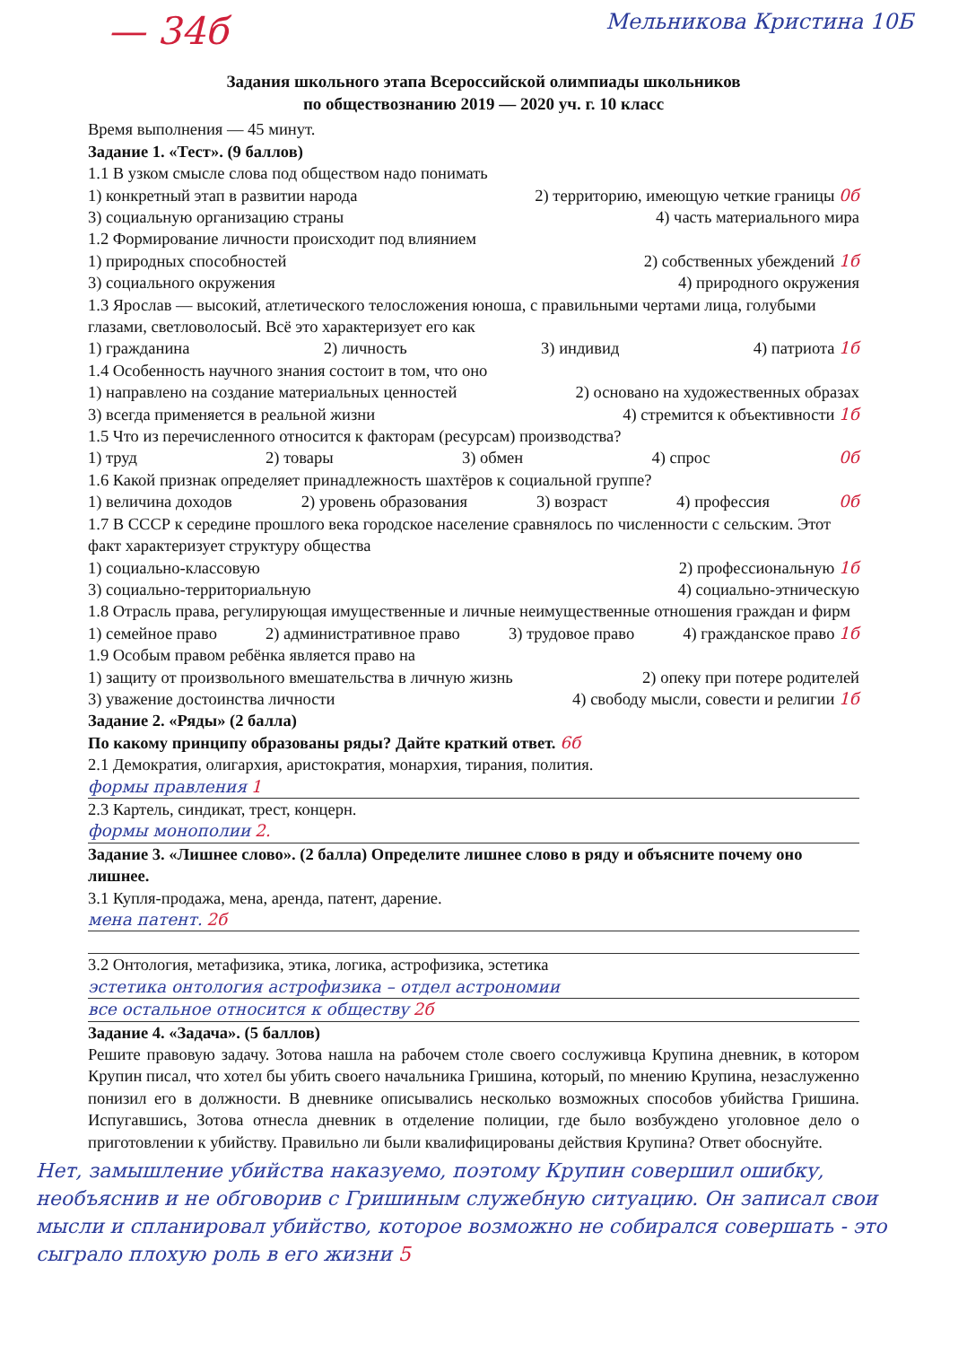— 34б Мельникова Кристина 10Б
Задания школьного этапа Всероссийской олимпиады школьников
по обществознанию 2019 — 2020 уч. г. 10 класс
Время выполнения — 45 минут.
Задание 1. «Тест». (9 баллов)
1.1 В узком смысле слова под обществом надо понимать
1) конкретный этап в развитии народа 2) территорию, имеющую четкие границы 0б
3) социальную организацию страны 4) часть материального мира
1.2 Формирование личности происходит под влиянием
1) природных способностей 2) собственных убеждений 1б
3) социального окружения 4) природного окружения
1.3 Ярослав — высокий, атлетического телосложения юноша, с правильными чертами лица, голубыми глазами, светловолосый. Всё это характеризует его как
1) гражданина 2) личность 3) индивид 4) патриота 1б
1.4 Особенность научного знания состоит в том, что оно
1) направлено на создание материальных ценностей 2) основано на художественных образах
3) всегда применяется в реальной жизни 4) стремится к объективности 1б
1.5 Что из перечисленного относится к факторам (ресурсам) производства?
1) труд 2) товары 3) обмен 4) спрос 0б
1.6 Какой признак определяет принадлежность шахтёров к социальной группе?
1) величина доходов 2) уровень образования 3) возраст 4) профессия 0б
1.7 В СССР к середине прошлого века городское население сравнялось по численности с сельским. Этот факт характеризует структуру общества
1) социально-классовую 2) профессиональную 1б
3) социально-территориальную 4) социально-этническую
1.8 Отрасль права, регулирующая имущественные и личные неимущественные отношения граждан и фирм
1) семейное право 2) административное право 3) трудовое право 4) гражданское право 1б
1.9 Особым правом ребёнка является право на
1) защиту от произвольного вмешательства в личную жизнь 2) опеку при потере родителей
3) уважение достоинства личности 4) свободу мысли, совести и религии 1б
Задание 2. «Ряды» (2 балла)
По какому принципу образованы ряды? Дайте краткий ответ. 6б
2.1 Демократия, олигархия, аристократия, монархия, тирания, полития.
формы правления 1
2.3 Картель, синдикат, трест, концерн.
формы монополии 2.
Задание 3. «Лишнее слово». (2 балла) Определите лишнее слово в ряду и объясните почему оно лишнее.
3.1 Купля-продажа, мена, аренда, патент, дарение.
мена патент. 2б
3.2 Онтология, метафизика, этика, логика, астрофизика, эстетика
эстетика онтология астрофизика – отдел астрономии
все остальное относится к обществу 2б
Задание 4. «Задача». (5 баллов)
Решите правовую задачу. Зотова нашла на рабочем столе своего сослуживца Крупина дневник, в котором Крупин писал, что хотел бы убить своего начальника Гришина, который, по мнению Крупина, незаслуженно понизил его в должности. В дневнике описывались несколько возможных способов убийства Гришина. Испугавшись, Зотова отнесла дневник в отделение полиции, где было возбуждено уголовное дело о приготовлении к убийству. Правильно ли были квалифицированы действия Крупина? Ответ обоснуйте.
Нет, замышление убийства наказуемо, поэтому Крупин совершил ошибку, необъяснив и не обговорив с Гришиным служебную ситуацию. Он записал свои мысли и спланировал убийство, которое возможно не собирался совершать - это сыграло плохую роль в его жизни 5